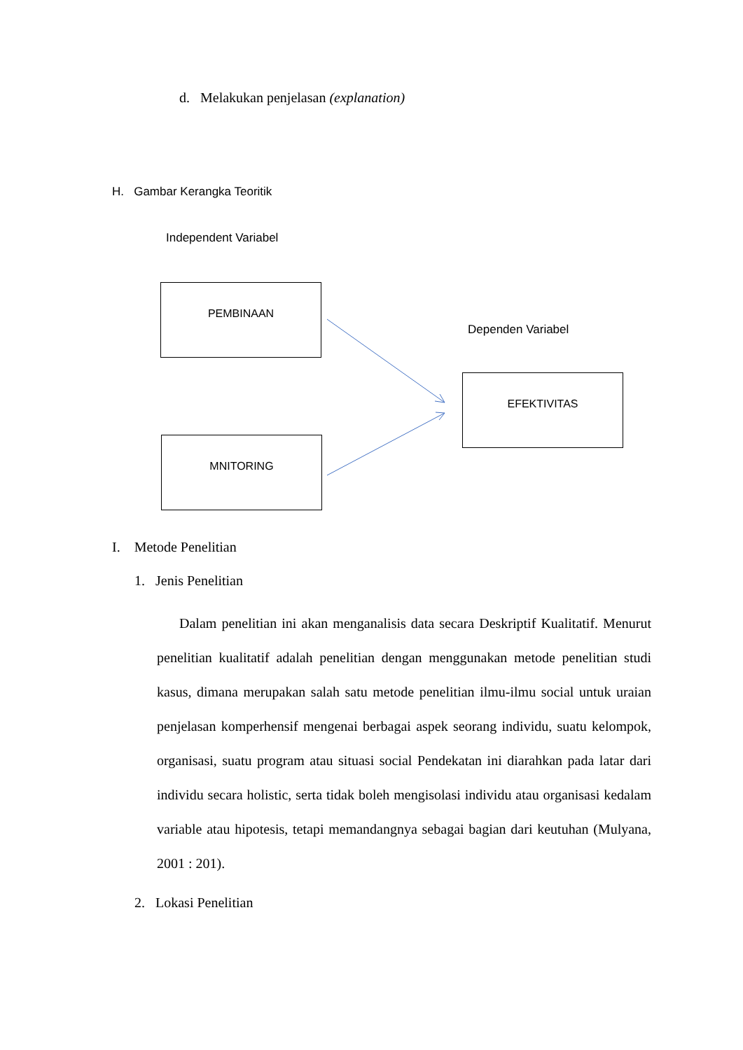d. Melakukan penjelasan (explanation)
H. Gambar Kerangka Teoritik
Independent Variabel
PEMBINAAN
Dependen Variabel
EFEKTIVITAS
MNITORING
I. Metode Penelitian
1. Jenis Penelitian
Dalam penelitian ini akan menganalisis data secara Deskriptif Kualitatif. Menurut penelitian kualitatif adalah penelitian dengan menggunakan metode penelitian studi kasus, dimana merupakan salah satu metode penelitian ilmu-ilmu social untuk uraian penjelasan komperhensif mengenai berbagai aspek seorang individu, suatu kelompok, organisasi, suatu program atau situasi social Pendekatan ini diarahkan pada latar dari individu secara holistic, serta tidak boleh mengisolasi individu atau organisasi kedalam variable atau hipotesis, tetapi memandangnya sebagai bagian dari keutuhan (Mulyana, 2001 : 201).
2. Lokasi Penelitian